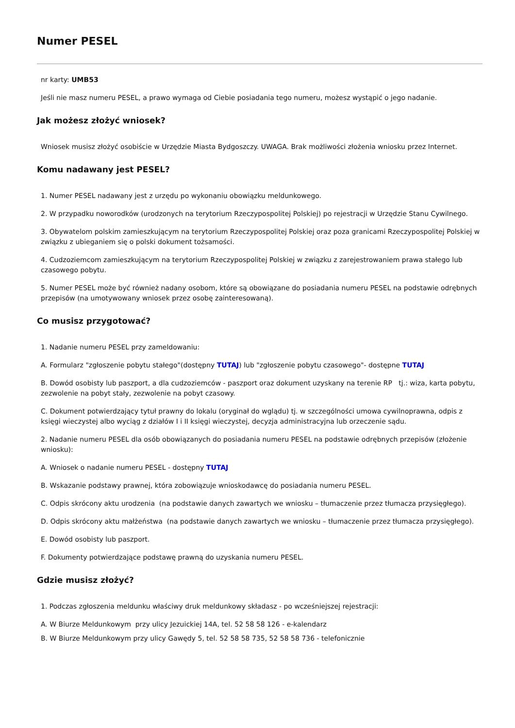Numer PESEL
nr karty: UMB53
Jeśli nie masz numeru PESEL, a prawo wymaga od Ciebie posiadania tego numeru, możesz wystąpić o jego nadanie.
Jak możesz złożyć wniosek?
Wniosek musisz złożyć osobiście w Urzędzie Miasta Bydgoszczy. UWAGA. Brak możliwości złożenia wniosku przez Internet.
Komu nadawany jest PESEL?
1. Numer PESEL nadawany jest z urzędu po wykonaniu obowiązku meldunkowego.
2. W przypadku noworodków (urodzonych na terytorium Rzeczypospolitej Polskiej) po rejestracji w Urzędzie Stanu Cywilnego.
3. Obywatelom polskim zamieszkującym na terytorium Rzeczypospolitej Polskiej oraz poza granicami Rzeczypospolitej Polskiej w związku z ubieganiem się o polski dokument tożsamości.
4. Cudzoziemcom zamieszkującym na terytorium Rzeczypospolitej Polskiej w związku z zarejestrowaniem prawa stałego lub czasowego pobytu.
5. Numer PESEL może być również nadany osobom, które są obowiązane do posiadania numeru PESEL na podstawie odrębnych przepisów (na umotywowany wniosek przez osobę zainteresowaną).
Co musisz przygotować?
1. Nadanie numeru PESEL przy zameldowaniu:
A. Formularz "zgłoszenie pobytu stałego"(dostępny TUTAJ) lub "zgłoszenie pobytu czasowego"- dostępne TUTAJ
B. Dowód osobisty lub paszport, a dla cudzoziemców - paszport oraz dokument uzyskany na terenie RP tj.: wiza, karta pobytu, zezwolenie na pobyt stały, zezwolenie na pobyt czasowy.
C. Dokument potwierdzający tytuł prawny do lokalu (oryginał do wglądu) tj. w szczególności umowa cywilnoprawna, odpis z księgi wieczystej albo wyciąg z działów I i II księgi wieczystej, decyzja administracyjna lub orzeczenie sądu.
2. Nadanie numeru PESEL dla osób obowiązanych do posiadania numeru PESEL na podstawie odrębnych przepisów (złożenie wniosku):
A. Wniosek o nadanie numeru PESEL - dostępny TUTAJ
B. Wskazanie podstawy prawnej, która zobowiązuje wnioskodawcę do posiadania numeru PESEL.
C. Odpis skrócony aktu urodzenia (na podstawie danych zawartych we wniosku – tłumaczenie przez tłumacza przysięgłego).
D. Odpis skrócony aktu małżeństwa (na podstawie danych zawartych we wniosku – tłumaczenie przez tłumacza przysięgłego).
E. Dowód osobisty lub paszport.
F. Dokumenty potwierdzające podstawę prawną do uzyskania numeru PESEL.
Gdzie musisz złożyć?
1. Podczas zgłoszenia meldunku właściwy druk meldunkowy składasz - po wcześniejszej rejestracji:
A. W Biurze Meldunkowym przy ulicy Jezuickiej 14A, tel. 52 58 58 126 - e-kalendarz
B. W Biurze Meldunkowym przy ulicy Gawędy 5, tel. 52 58 58 735, 52 58 58 736 - telefonicznie